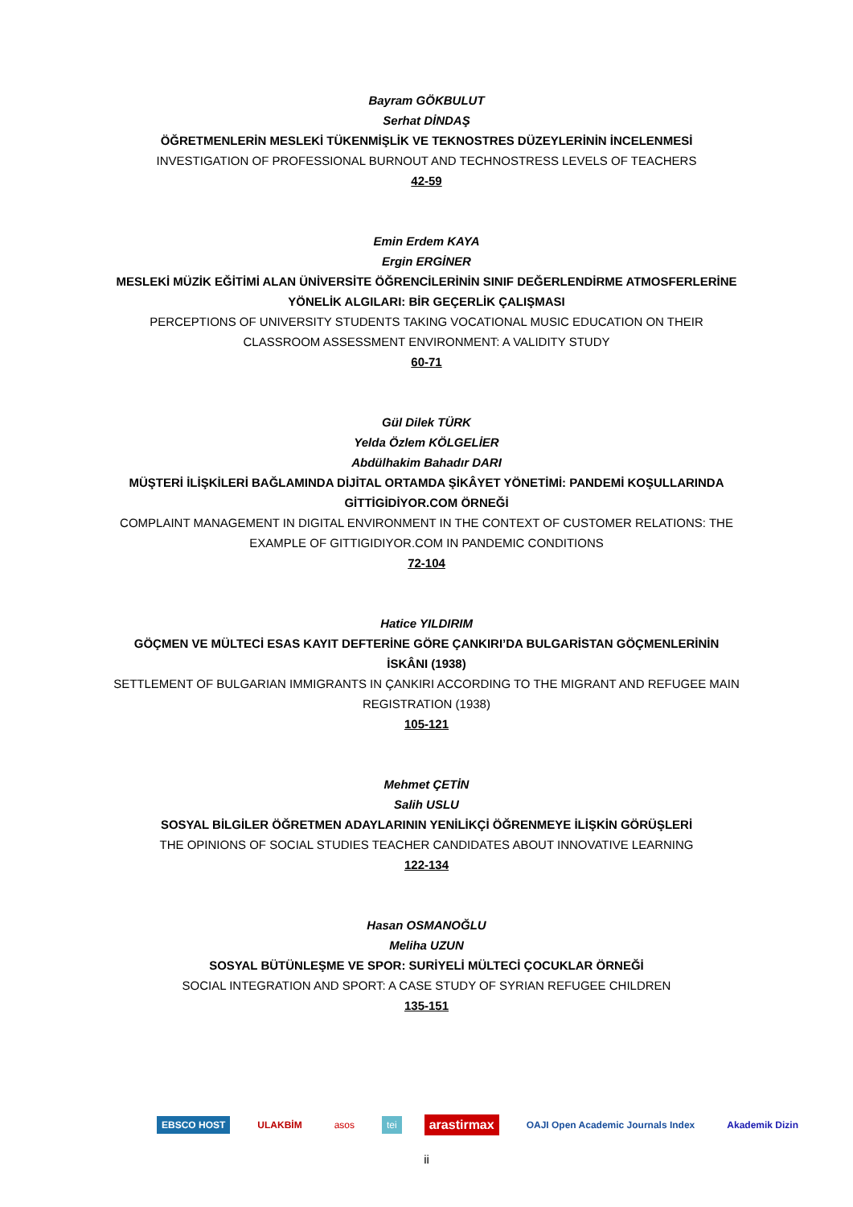Bayram GÖKBULUT
Serhat DİNDAŞ
ÖĞRETMENLERİN MESLEKİ TÜKENMİŞLİK VE TEKNOSTRES DÜZEYLERİNİN İNCELENMESİ
INVESTIGATION OF PROFESSIONAL BURNOUT AND TECHNOSTRESS LEVELS OF TEACHERS
42-59
Emin Erdem KAYA
Ergin ERGİNER
MESLEKİ MÜZİK EĞİTİMİ ALAN ÜNİVERSİTE ÖĞRENCİLERİNİN SINIF DEĞERLENDİRME ATMOSFERLERİNE YÖNELİK ALGILARI: BİR GEÇERLİK ÇALIŞMASI
PERCEPTIONS OF UNIVERSITY STUDENTS TAKING VOCATIONAL MUSIC EDUCATION ON THEIR CLASSROOM ASSESSMENT ENVIRONMENT: A VALIDITY STUDY
60-71
Gül Dilek TÜRK
Yelda Özlem KÖLGELİER
Abdülhakim Bahadır DARI
MÜŞTERİ İLİŞKİLERİ BAĞLAMINDA DİJİTAL ORTAMDA ŞİKÂYET YÖNETİMİ: PANDEMİ KOŞULLARINDA GİTTİGİDİYOR.COM ÖRNEĞİ
COMPLAINT MANAGEMENT IN DIGITAL ENVIRONMENT IN THE CONTEXT OF CUSTOMER RELATIONS: THE EXAMPLE OF GITTIGIDIYOR.COM IN PANDEMIC CONDITIONS
72-104
Hatice YILDIRIM
GÖÇMEN VE MÜLTECİ ESAS KAYIT DEFTERİNE GÖRE ÇANKIRI’DA BULGARİSTAN GÖÇMENLERİNİN İSKÂNI (1938)
SETTLEMENT OF BULGARIAN IMMIGRANTS IN ÇANKIRI ACCORDING TO THE MIGRANT AND REFUGEE MAIN REGISTRATION (1938)
105-121
Mehmet ÇETİN
Salih USLU
SOSYAL BİLGİLER ÖĞRETMEN ADAYLARININ YENİLİKÇİ ÖĞRENMEYE İLİŞKİN GÖRÜŞLERİ
THE OPINIONS OF SOCIAL STUDIES TEACHER CANDIDATES ABOUT INNOVATIVE LEARNING
122-134
Hasan OSMANOĞLU
Meliha UZUN
SOSYAL BÜTÜNLEŞME VE SPOR: SURİYELİ MÜLTECİ ÇOCUKLAR ÖRNEĞİ
SOCIAL INTEGRATION AND SPORT: A CASE STUDY OF SYRIAN REFUGEE CHILDREN
135-151
EBSCO HOST ULAKBİM asos tei arastirmax OAJI Open Academic Journals Index Akademik Dizin
ii